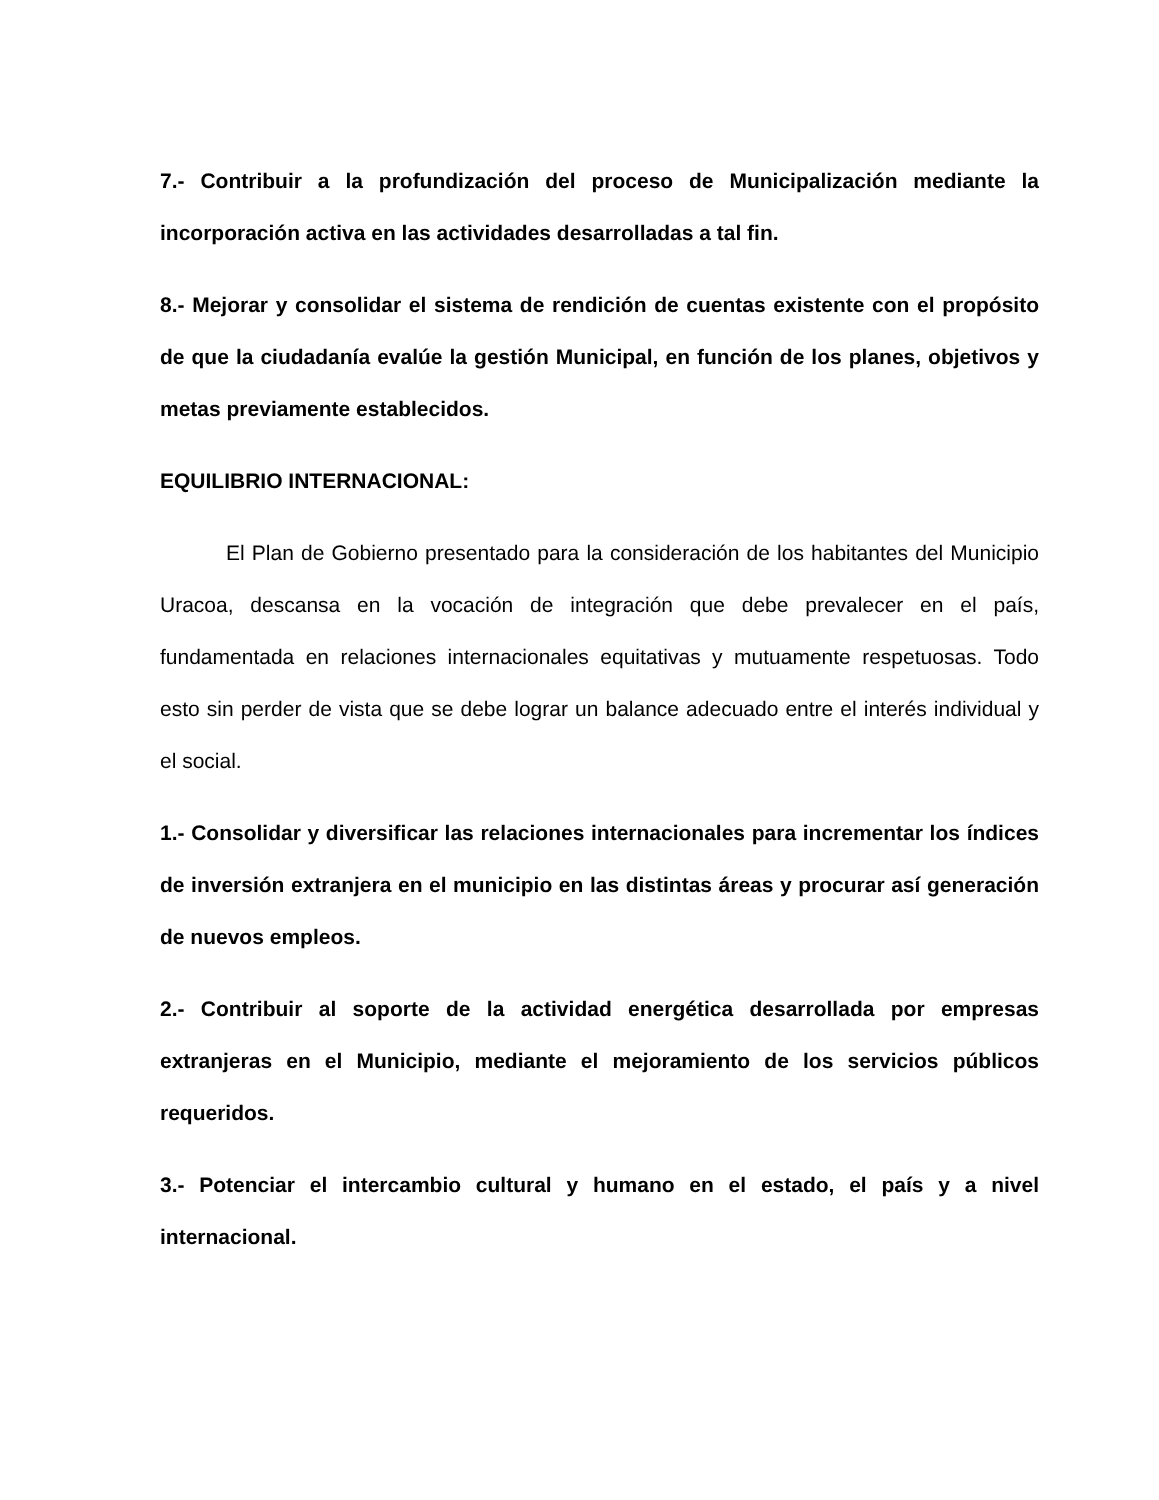7.- Contribuir a la profundización del proceso de Municipalización mediante la incorporación activa en las actividades desarrolladas a tal fin.
8.- Mejorar y consolidar el sistema de rendición de cuentas existente con el propósito de que la ciudadanía evalúe la gestión Municipal, en función de los planes, objetivos y metas previamente establecidos.
EQUILIBRIO INTERNACIONAL:
El Plan de Gobierno presentado para la consideración de los habitantes del Municipio Uracoa, descansa en la vocación de integración que debe prevalecer en el país, fundamentada en relaciones internacionales equitativas y mutuamente respetuosas. Todo esto sin perder de vista que se debe lograr un balance adecuado entre el interés individual y el social.
1.- Consolidar y diversificar las relaciones internacionales para incrementar los índices de inversión extranjera en el municipio en las distintas áreas y procurar así generación de nuevos empleos.
2.- Contribuir al soporte de la actividad energética desarrollada por empresas extranjeras en el Municipio, mediante el mejoramiento de los servicios públicos requeridos.
3.- Potenciar el intercambio cultural y humano en el estado, el país y a nivel internacional.